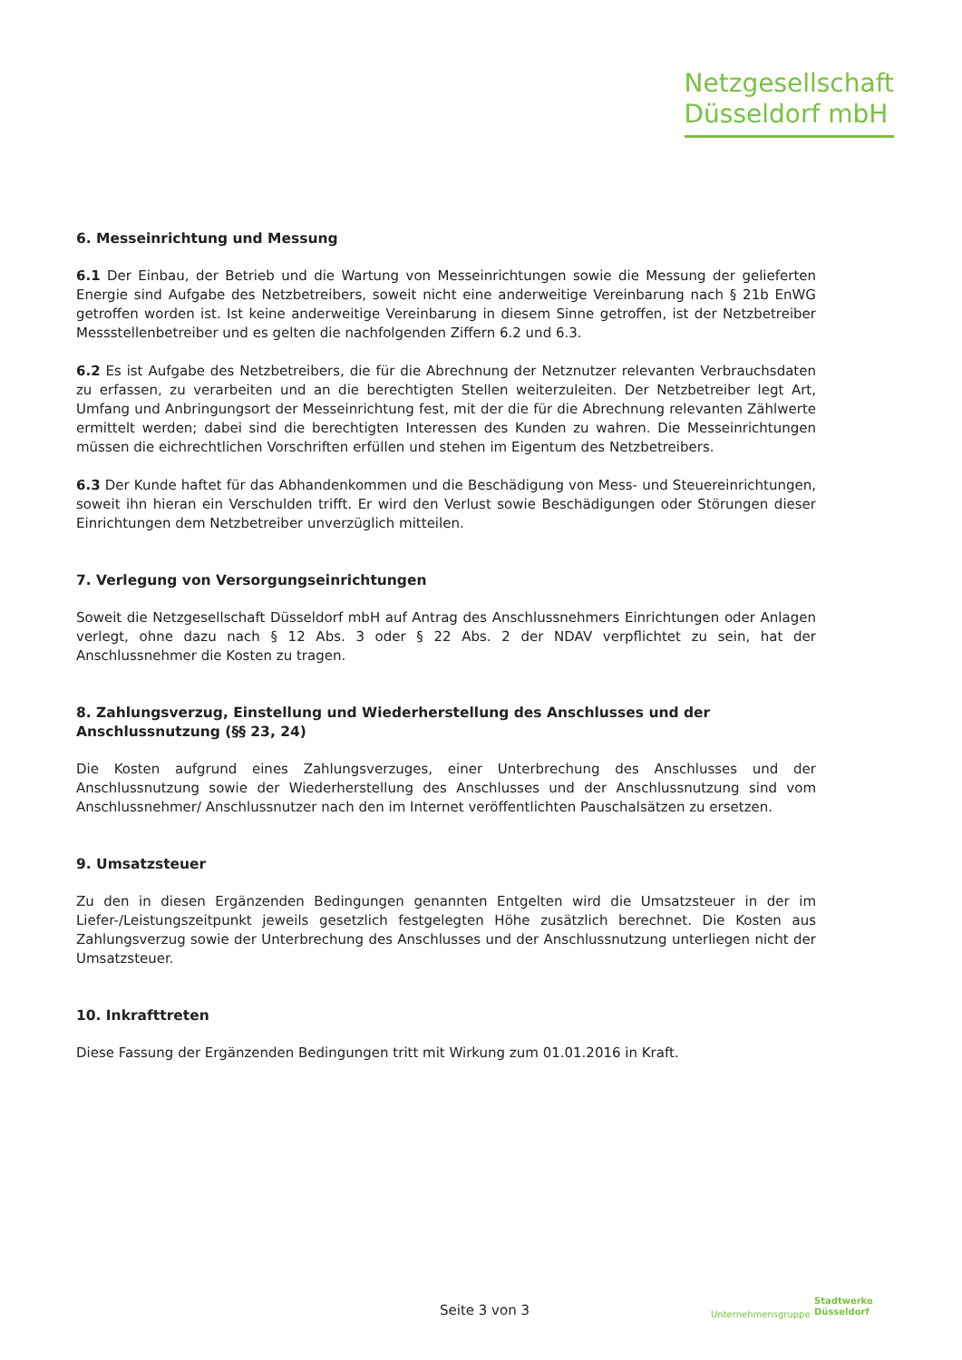Netzgesellschaft
Düsseldorf mbH
6. Messeinrichtung und Messung
6.1 Der Einbau, der Betrieb und die Wartung von Messeinrichtungen sowie die Messung der gelieferten Energie sind Aufgabe des Netzbetreibers, soweit nicht eine anderweitige Vereinbarung nach § 21b EnWG getroffen worden ist. Ist keine anderweitige Vereinbarung in diesem Sinne getroffen, ist der Netzbetreiber Messstellenbetreiber und es gelten die nachfolgenden Ziffern 6.2 und 6.3.
6.2 Es ist Aufgabe des Netzbetreibers, die für die Abrechnung der Netznutzer relevanten Verbrauchsdaten zu erfassen, zu verarbeiten und an die berechtigten Stellen weiterzuleiten. Der Netzbetreiber legt Art, Umfang und Anbringungsort der Messeinrichtung fest, mit der die für die Abrechnung relevanten Zählwerte ermittelt werden; dabei sind die berechtigten Interessen des Kunden zu wahren. Die Messeinrichtungen müssen die eichrechtlichen Vorschriften erfüllen und stehen im Eigentum des Netzbetreibers.
6.3 Der Kunde haftet für das Abhandenkommen und die Beschädigung von Mess- und Steuereinrichtungen, soweit ihn hieran ein Verschulden trifft. Er wird den Verlust sowie Beschädigungen oder Störungen dieser Einrichtungen dem Netzbetreiber unverzüglich mitteilen.
7. Verlegung von Versorgungseinrichtungen
Soweit die Netzgesellschaft Düsseldorf mbH auf Antrag des Anschlussnehmers Einrichtungen oder Anlagen verlegt, ohne dazu nach § 12 Abs. 3 oder § 22 Abs. 2 der NDAV verpflichtet zu sein, hat der Anschlussnehmer die Kosten zu tragen.
8. Zahlungsverzug, Einstellung und Wiederherstellung des Anschlusses und der Anschlussnutzung (§§ 23, 24)
Die Kosten aufgrund eines Zahlungsverzuges, einer Unterbrechung des Anschlusses und der Anschlussnutzung sowie der Wiederherstellung des Anschlusses und der Anschlussnutzung sind vom Anschlussnehmer/ Anschlussnutzer nach den im Internet veröffentlichten Pauschalsätzen zu ersetzen.
9. Umsatzsteuer
Zu den in diesen Ergänzenden Bedingungen genannten Entgelten wird die Umsatzsteuer in der im Liefer-/Leistungszeitpunkt jeweils gesetzlich festgelegten Höhe zusätzlich berechnet. Die Kosten aus Zahlungsverzug sowie der Unterbrechung des Anschlusses und der Anschlussnutzung unterliegen nicht der Umsatzsteuer.
10. Inkrafttreten
Diese Fassung der Ergänzenden Bedingungen tritt mit Wirkung zum 01.01.2016 in Kraft.
Seite 3 von 3 Unternehmensgruppe
Stadtwerke
Düsseldorf